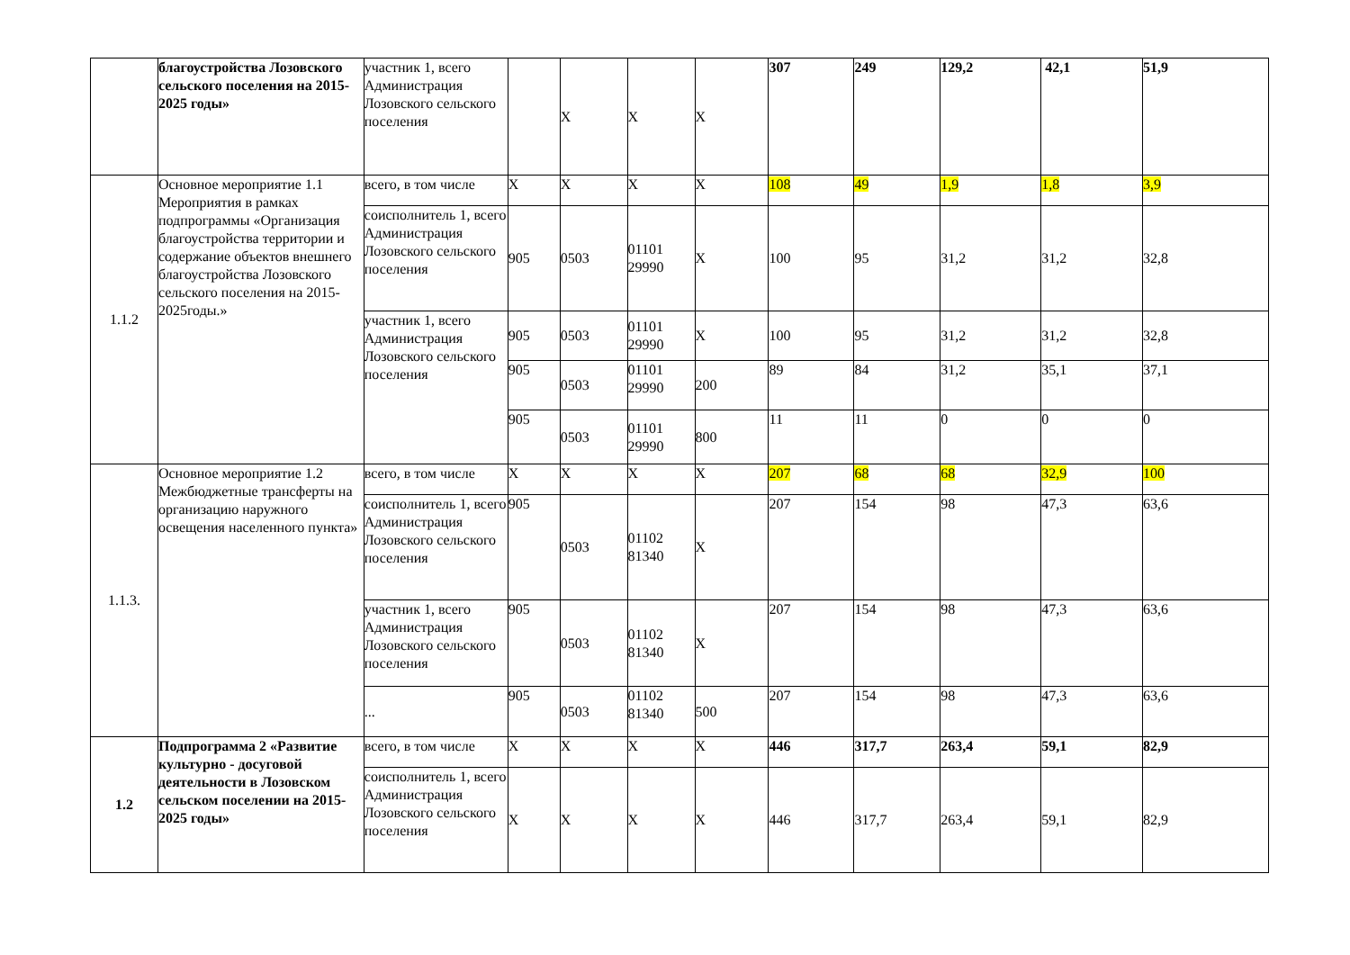| | благоустройства Лозовского сельского поселения на 2015-2025 годы» | участник 1, всего Администрация Лозовского сельского поселения | | X | X | X | 307 | 249 | 129,2 | 42,1 | 51,9 |
| 1.1.2 | Основное мероприятие 1.1 Мероприятия в рамках подпрограммы «Организация благоустройства территории и содержание объектов внешнего благоустройства Лозовского сельского поселения на 2015-2025годы.» | всего, в том числе | X | X | X | X | 108 | 49 | 1,9 | 1,8 | 3,9 |
| | | соисполнитель 1, всего Администрация Лозовского сельского поселения | 905 | 0503 | 01101 29990 | X | 100 | 95 | 31,2 | 31,2 | 32,8 |
| | | участник 1, всего Администрация Лозовского сельского поселения | 905 | 0503 | 01101 29990 | X | 100 | 95 | 31,2 | 31,2 | 32,8 |
| | | | 905 | 0503 | 01101 29990 | 200 | 89 | 84 | 31,2 | 35,1 | 37,1 |
| | | | 905 | 0503 | 01101 29990 | 800 | 11 | 11 | 0 | 0 | 0 |
| 1.1.3. | Основное мероприятие 1.2 Межбюджетные трансферты на организацию наружного освещения населенного пункта» | всего, в том числе | X | X | X | X | 207 | 68 | 68 | 32,9 | 100 |
| | | соисполнитель 1, всего Администрация Лозовского сельского поселения | 905 | 0503 | 01102 81340 | X | 207 | 154 | 98 | 47,3 | 63,6 |
| | | участник 1, всего Администрация Лозовского сельского поселения | 905 | 0503 | 01102 81340 | X | 207 | 154 | 98 | 47,3 | 63,6 |
| | | ... | 905 | 0503 | 01102 81340 | 500 | 207 | 154 | 98 | 47,3 | 63,6 |
| 1.2 | Подпрограмма 2 «Развитие культурно - досуговой деятельности в Лозовском сельском поселении на 2015-2025 годы» | всего, в том числе | X | X | X | X | 446 | 317,7 | 263,4 | 59,1 | 82,9 |
| | | соисполнитель 1, всего Администрация Лозовского сельского поселения | X | X | X | X | 446 | 317,7 | 263,4 | 59,1 | 82,9 |